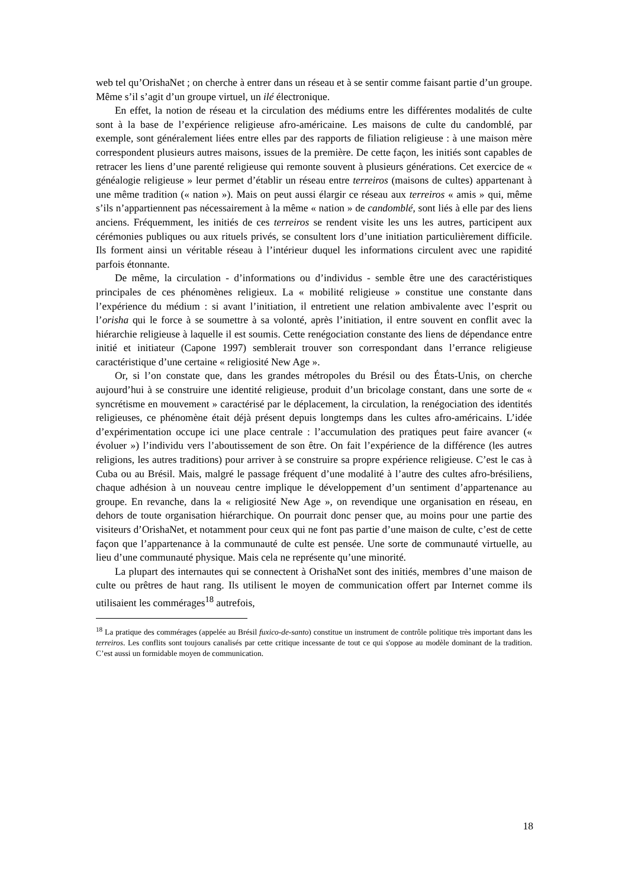web tel qu’OrishaNet ; on cherche à entrer dans un réseau et à se sentir comme faisant partie d’un groupe. Même s’il s’agit d’un groupe virtuel, un ilé électronique.
En effet, la notion de réseau et la circulation des médiums entre les différentes modalités de culte sont à la base de l’expérience religieuse afro-américaine. Les maisons de culte du candomblé, par exemple, sont généralement liées entre elles par des rapports de filiation religieuse : à une maison mère correspondent plusieurs autres maisons, issues de la première. De cette façon, les initiés sont capables de retracer les liens d’une parenté religieuse qui remonte souvent à plusieurs générations. Cet exercice de « généalogie religieuse » leur permet d’établir un réseau entre terreiros (maisons de cultes) appartenant à une même tradition (« nation »). Mais on peut aussi élargir ce réseau aux terreiros « amis » qui, même s’ils n’appartiennent pas nécessairement à la même « nation » de candomblé, sont liés à elle par des liens anciens. Fréquemment, les initiés de ces terreiros se rendent visite les uns les autres, participent aux cérémonies publiques ou aux rituels privés, se consultent lors d’une initiation particulièrement difficile. Ils forment ainsi un véritable réseau à l’intérieur duquel les informations circulent avec une rapidité parfois étonnante.
De même, la circulation - d’informations ou d’individus - semble être une des caractéristiques principales de ces phénomènes religieux. La « mobilité religieuse » constitue une constante dans l’expérience du médium : si avant l’initiation, il entretient une relation ambivalente avec l’esprit ou l’orisha qui le force à se soumettre à sa volonté, après l’initiation, il entre souvent en conflit avec la hiérarchie religieuse à laquelle il est soumis. Cette renégociation constante des liens de dépendance entre initié et initiateur (Capone 1997) semblerait trouver son correspondant dans l’errance religieuse caractéristique d’une certaine « religiosité New Age ».
Or, si l’on constate que, dans les grandes métropoles du Brésil ou des États-Unis, on cherche aujourd’hui à se construire une identité religieuse, produit d’un bricolage constant, dans une sorte de « syncrétisme en mouvement » caractérisé par le déplacement, la circulation, la renégociation des identités religieuses, ce phénomène était déjà présent depuis longtemps dans les cultes afro-américains. L’idée d’expérimentation occupe ici une place centrale : l’accumulation des pratiques peut faire avancer (« évoluer ») l’individu vers l’aboutissement de son être. On fait l’expérience de la différence (les autres religions, les autres traditions) pour arriver à se construire sa propre expérience religieuse. C’est le cas à Cuba ou au Brésil. Mais, malgré le passage fréquent d’une modalité à l’autre des cultes afro-brésiliens, chaque adhésion à un nouveau centre implique le développement d’un sentiment d’appartenance au groupe. En revanche, dans la « religiosité New Age », on revendique une organisation en réseau, en dehors de toute organisation hiérarchique. On pourrait donc penser que, au moins pour une partie des visiteurs d’OrishaNet, et notamment pour ceux qui ne font pas partie d’une maison de culte, c’est de cette façon que l’appartenance à la communauté de culte est pensée. Une sorte de communauté virtuelle, au lieu d’une communauté physique. Mais cela ne représente qu’une minorité.
La plupart des internautes qui se connectent à OrishaNet sont des initiés, membres d’une maison de culte ou prêtres de haut rang. Ils utilisent le moyen de communication offert par Internet comme ils utilisaient les commérages<sup>18</sup> autrefois,
<sup>18</sup> La pratique des commérages (appelée au Brésil fuxico-de-santo) constitue un instrument de contrôle politique très important dans les terreiros. Les conflits sont toujours canalisés par cette critique incessante de tout ce qui s'oppose au modèle dominant de la tradition. C’est aussi un formidable moyen de communication.
18